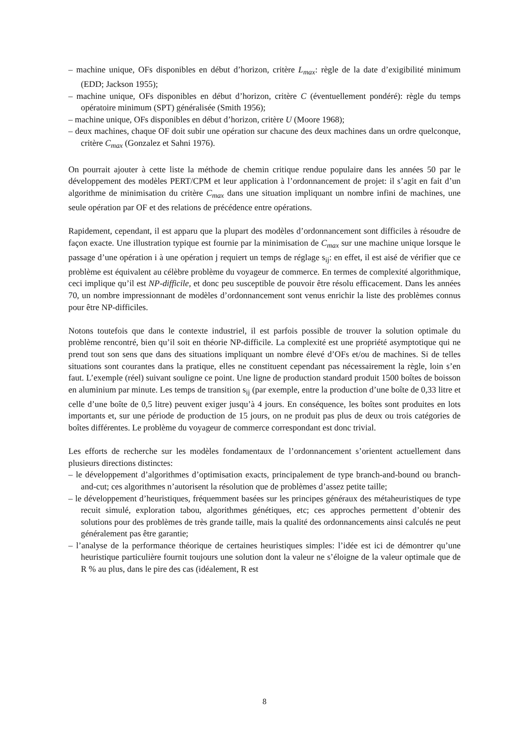– machine unique, OFs disponibles en début d’horizon, critère L<sub>max</sub>: règle de la date d’exigibilité minimum (EDD; Jackson 1955);
– machine unique, OFs disponibles en début d’horizon, critère C (éventuellement pondéré): règle du temps opératoire minimum (SPT) généralisée (Smith 1956);
– machine unique, OFs disponibles en début d’horizon, critère U (Moore 1968);
– deux machines, chaque OF doit subir une opération sur chacune des deux machines dans un ordre quelconque, critère C<sub>max</sub> (Gonzalez et Sahni 1976).
On pourrait ajouter à cette liste la méthode de chemin critique rendue populaire dans les années 50 par le développement des modèles PERT/CPM et leur application à l’ordonnancement de projet: il s’agit en fait d’un algorithme de minimisation du critère C<sub>max</sub> dans une situation impliquant un nombre infini de machines, une seule opération par OF et des relations de précédence entre opérations.
Rapidement, cependant, il est apparu que la plupart des modèles d’ordonnancement sont difficiles à résoudre de façon exacte. Une illustration typique est fournie par la minimisation de C<sub>max</sub> sur une machine unique lorsque le passage d’une opération i à une opération j requiert un temps de réglage s<sub>ij</sub>: en effet, il est aisé de vérifier que ce problème est équivalent au célèbre problème du voyageur de commerce. En termes de complexité algorithmique, ceci implique qu’il est NP-difficile, et donc peu susceptible de pouvoir être résolu efficacement. Dans les années 70, un nombre impressionnant de modèles d’ordonnancement sont venus enrichir la liste des problèmes connus pour être NP-difficiles.
Notons toutefois que dans le contexte industriel, il est parfois possible de trouver la solution optimale du problème rencontré, bien qu’il soit en théorie NP-difficile. La complexité est une propriété asymptotique qui ne prend tout son sens que dans des situations impliquant un nombre élevé d’OFs et/ou de machines. Si de telles situations sont courantes dans la pratique, elles ne constituent cependant pas nécessairement la règle, loin s’en faut. L’exemple (réel) suivant souligne ce point. Une ligne de production standard produit 1500 boîtes de boisson en aluminium par minute. Les temps de transition s<sub>ij</sub> (par exemple, entre la production d’une boîte de 0,33 litre et celle d’une boîte de 0,5 litre) peuvent exiger jusqu’à 4 jours. En conséquence, les boîtes sont produites en lots importants et, sur une période de production de 15 jours, on ne produit pas plus de deux ou trois catégories de boîtes différentes. Le problème du voyageur de commerce correspondant est donc trivial.
Les efforts de recherche sur les modèles fondamentaux de l’ordonnancement s’orientent actuellement dans plusieurs directions distinctes:
– le développement d’algorithmes d’optimisation exacts, principalement de type branch-and-bound ou branch-and-cut; ces algorithmes n’autorisent la résolution que de problèmes d’assez petite taille;
– le développement d’heuristiques, fréquemment basées sur les principes généraux des métaheuristiques de type recuit simulé, exploration tabou, algorithmes génétiques, etc; ces approches permettent d’obtenir des solutions pour des problèmes de très grande taille, mais la qualité des ordonnancements ainsi calculés ne peut généralement pas être garantie;
– l’analyse de la performance théorique de certaines heuristiques simples: l’idée est ici de démontrer qu’une heuristique particulière fournit toujours une solution dont la valeur ne s’éloigne de la valeur optimale que de R % au plus, dans le pire des cas (idéalement, R est
8